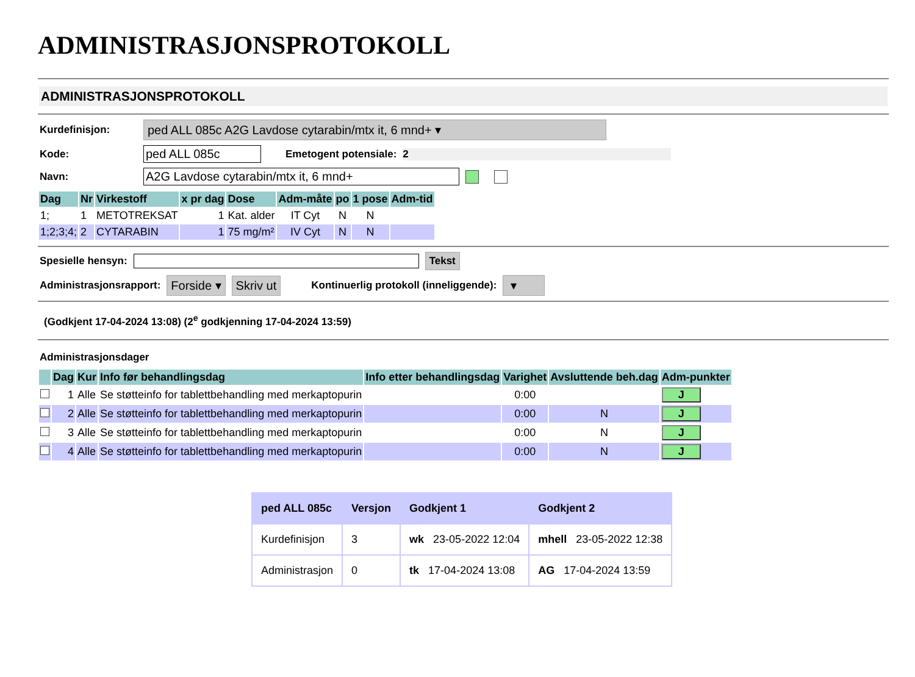ADMINISTRASJONSPROTOKOLL
ADMINISTRASJONSPROTOKOLL
Kurdefinisjon: ped ALL 085c A2G Lavdose cytarabin/mtx it, 6 mnd+ ▾
Kode: ped ALL 085c Emetogent potensiale: 2
Navn: A2G Lavdose cytarabin/mtx it, 6 mnd+
| Dag | Nr | Virkestoff | x pr dag | Dose | Adm-måte | po | 1 pose | Adm-tid |
| --- | --- | --- | --- | --- | --- | --- | --- | --- |
| 1; | 1 | METOTREKSAT | 1 | Kat. alder | IT Cyt | N | N | |
| 1;2;3;4; | 2 | CYTARABIN | 1 | 75 mg/m² | IV Cyt | N | N | |
Spesielle hensyn: Tekst
Administrasjonsrapport: Forside ▾ Skriv ut Kontinuerlig protokoll (inneliggende): ▾
(Godkjent 17-04-2024 13:08) (2<sup>e</sup> godkjenning 17-04-2024 13:59)
Administrasjonsdager
| | Dag | Kur | Info før behandlingsdag | Info etter behandlingsdag | Varighet | Avsluttende beh.dag | Adm-punkter |
| --- | --- | --- | --- | --- | --- | --- | --- |
| | 1 | Alle | Se støtteinfo for tablettbehandling med merkaptopurin | | 0:00 | | J |
| | 2 | Alle | Se støtteinfo for tablettbehandling med merkaptopurin | | 0:00 | N | J |
| | 3 | Alle | Se støtteinfo for tablettbehandling med merkaptopurin | | 0:00 | N | J |
| | 4 | Alle | Se støtteinfo for tablettbehandling med merkaptopurin | | 0:00 | N | J |
| ped ALL 085c | Versjon | Godkjent 1 | Godkjent 2 |
| --- | --- | --- | --- |
| Kurdefinisjon | 3 | wk 23-05-2022 12:04 | mhell 23-05-2022 12:38 |
| Administrasjon | 0 | tk 17-04-2024 13:08 | AG 17-04-2024 13:59 |